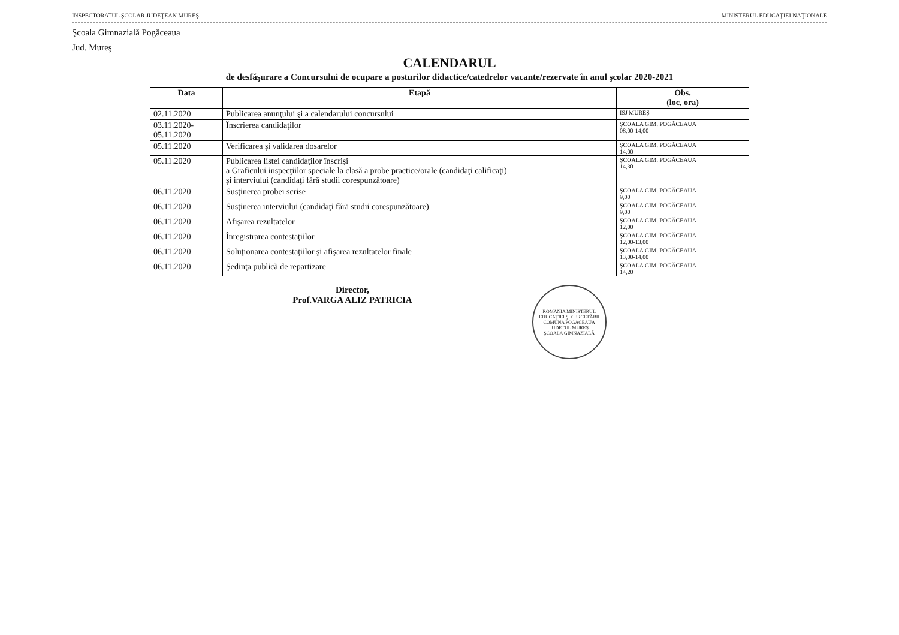INSPECTORATUL ŞCOLAR JUDEŢEAN MUREŞ MINISTERUL EDUCAŢIEI NAŢIONALE
Şcoala Gimnazială Pogăceaua
Jud. Mureş
CALENDARUL
de desfăşurare a Concursului de ocupare a posturilor didactice/catedrelor vacante/rezervate în anul şcolar 2020-2021
| Data | Etapă | Obs. (loc, ora) |
| --- | --- | --- |
| 02.11.2020 | Publicarea anunţului şi a calendarului concursului | ISJ MUREŞ |
| 03.11.2020- 05.11.2020 | Înscrierea candidaţilor | ŞCOALA GIM. POGĂCEAUA 08,00-14,00 |
| 05.11.2020 | Verificarea şi validarea dosarelor | ŞCOALA GIM. POGĂCEAUA 14,00 |
| 05.11.2020 | Publicarea listei candidaţilor înscrişi a Graficului inspecţiilor speciale la clasă a probe practice/orale (candidaţi calificaţi) şi interviului (candidaţi fără studii corespunzătoare) | ŞCOALA GIM. POGĂCEAUA 14,30 |
| 06.11.2020 | Susţinerea probei scrise | ŞCOALA GIM. POGĂCEAUA 9,00 |
| 06.11.2020 | Susţinerea interviului (candidaţi fără studii corespunzătoare) | ŞCOALA GIM. POGĂCEAUA 9,00 |
| 06.11.2020 | Afişarea rezultatelor | ŞCOALA GIM. POGĂCEAUA 12,00 |
| 06.11.2020 | Înregistrarea contestaţiilor | ŞCOALA GIM. POGĂCEAUA 12,00-13,00 |
| 06.11.2020 | Soluţionarea contestaţiilor şi afişarea rezultatelor finale | ŞCOALA GIM. POGĂCEAUA 13,00-14,00 |
| 06.11.2020 | Şedinţa publică de repartizare | ŞCOALA GIM. POGĂCEAUA 14,20 |
Director,
Prof.VARGA ALIZ PATRICIA
ROMÂNIA MINISTERUL EDUCAŢIEI ŞI CERCETĂRII
COMUNA POGĂCEAUA JUDEŢUL MUREŞ
ŞCOALA GIMNAZIALĂ